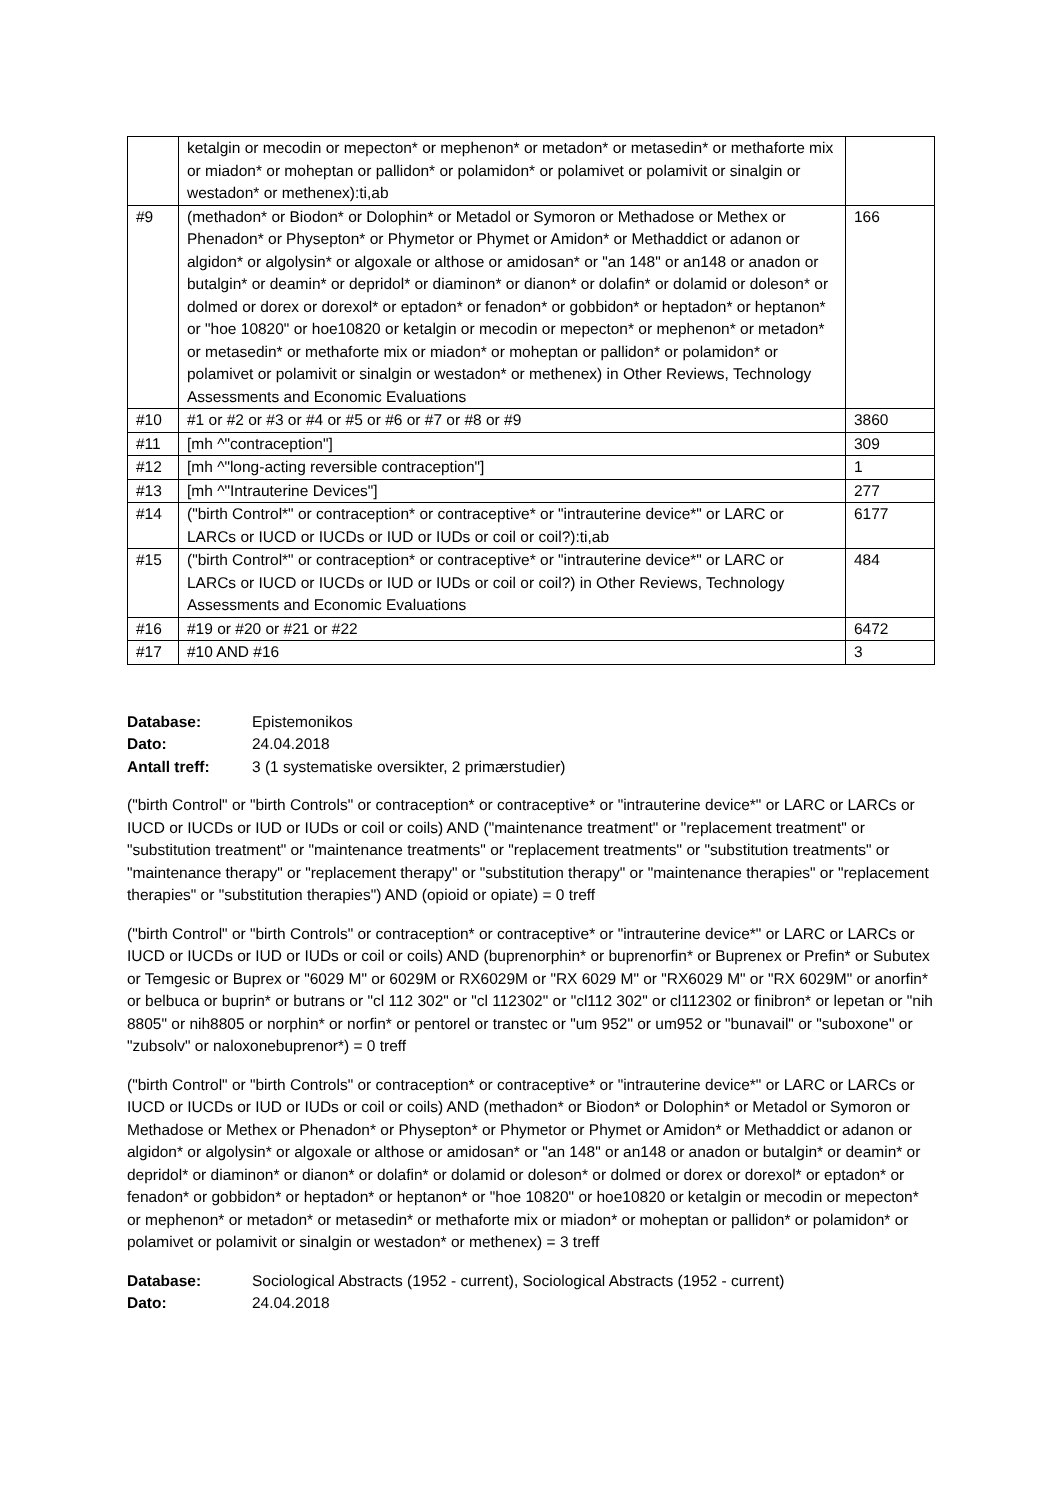| | ketalgin or mecodin or mepecton* or mephenon* or metadon* or metasedin* or methaforte mix or miadon* or moheptan or pallidon* or polamidon* or polamivet or polamivit or sinalgin or westadon* or methenex):ti,ab | |
| #9 | (methadon* or Biodon* or Dolophin* or Metadol or Symoron or Methadose or Methex or Phenadon* or Physepton* or Phymetor or Phymet or Amidon* or Methaddict or adanon or algidon* or algolysin* or algoxale or althose or amidosan* or "an 148" or an148 or anadon or butalgin* or deamin* or depridol* or diaminon* or dianon* or dolafin* or dolamid or doleson* or dolmed or dorex or dorexol* or eptadon* or fenadon* or gobbidon* or heptadon* or heptanon* or "hoe 10820" or hoe10820 or ketalgin or mecodin or mepecton* or mephenon* or metadon* or metasedin* or methaforte mix or miadon* or moheptan or pallidon* or polamidon* or polamivet or polamivit or sinalgin or westadon* or methenex) in Other Reviews, Technology Assessments and Economic Evaluations | 166 |
| #10 | #1 or #2 or #3 or #4 or #5 or #6 or #7 or #8 or #9 | 3860 |
| #11 | [mh ^"contraception"] | 309 |
| #12 | [mh ^"long-acting reversible contraception"] | 1 |
| #13 | [mh ^"Intrauterine Devices"] | 277 |
| #14 | ("birth Control*" or contraception* or contraceptive* or "intrauterine device*" or LARC or LARCs or IUCD or IUCDs or IUD or IUDs or coil or coil?):ti,ab | 6177 |
| #15 | ("birth Control*" or contraception* or contraceptive* or "intrauterine device*" or LARC or LARCs or IUCD or IUCDs or IUD or IUDs or coil or coil?) in Other Reviews, Technology Assessments and Economic Evaluations | 484 |
| #16 | #19 or #20 or #21 or #22 | 6472 |
| #17 | #10 AND #16 | 3 |
Database: Epistemonikos
Dato: 24.04.2018
Antall treff: 3 (1 systematiske oversikter, 2 primærstudier)
("birth Control" or "birth Controls" or contraception* or contraceptive* or "intrauterine device*" or LARC or LARCs or IUCD or IUCDs or IUD or IUDs or coil or coils) AND ("maintenance treatment" or "replacement treatment" or "substitution treatment" or "maintenance treatments" or "replacement treatments" or "substitution treatments" or "maintenance therapy" or "replacement therapy" or "substitution therapy" or "maintenance therapies" or "replacement therapies" or "substitution therapies") AND (opioid or opiate) = 0 treff
("birth Control" or "birth Controls" or contraception* or contraceptive* or "intrauterine device*" or LARC or LARCs or IUCD or IUCDs or IUD or IUDs or coil or coils) AND (buprenorphin* or buprenorfin* or Buprenex or Prefin* or Subutex or Temgesic or Buprex or "6029 M" or 6029M or RX6029M or "RX 6029 M" or "RX6029 M" or "RX 6029M" or anorfin* or belbuca or buprin* or butrans or "cl 112 302" or "cl 112302" or "cl112 302" or cl112302 or finibron* or lepetan or "nih 8805" or nih8805 or norphin* or norfin* or pentorel or transtec or "um 952" or um952 or "bunavail" or "suboxone" or "zubsolv" or naloxonebuprenor*) = 0 treff
("birth Control" or "birth Controls" or contraception* or contraceptive* or "intrauterine device*" or LARC or LARCs or IUCD or IUCDs or IUD or IUDs or coil or coils) AND (methadon* or Biodon* or Dolophin* or Metadol or Symoron or Methadose or Methex or Phenadon* or Physepton* or Phymetor or Phymet or Amidon* or Methaddict or adanon or algidon* or algolysin* or algoxale or althose or amidosan* or "an 148" or an148 or anadon or butalgin* or deamin* or depridol* or diaminon* or dianon* or dolafin* or dolamid or doleson* or dolmed or dorex or dorexol* or eptadon* or fenadon* or gobbidon* or heptadon* or heptanon* or "hoe 10820" or hoe10820 or ketalgin or mecodin or mepecton* or mephenon* or metadon* or metasedin* or methaforte mix or miadon* or moheptan or pallidon* or polamidon* or polamivet or polamivit or sinalgin or westadon* or methenex) = 3 treff
Database: Sociological Abstracts (1952 - current), Sociological Abstracts (1952 - current)
Dato: 24.04.2018